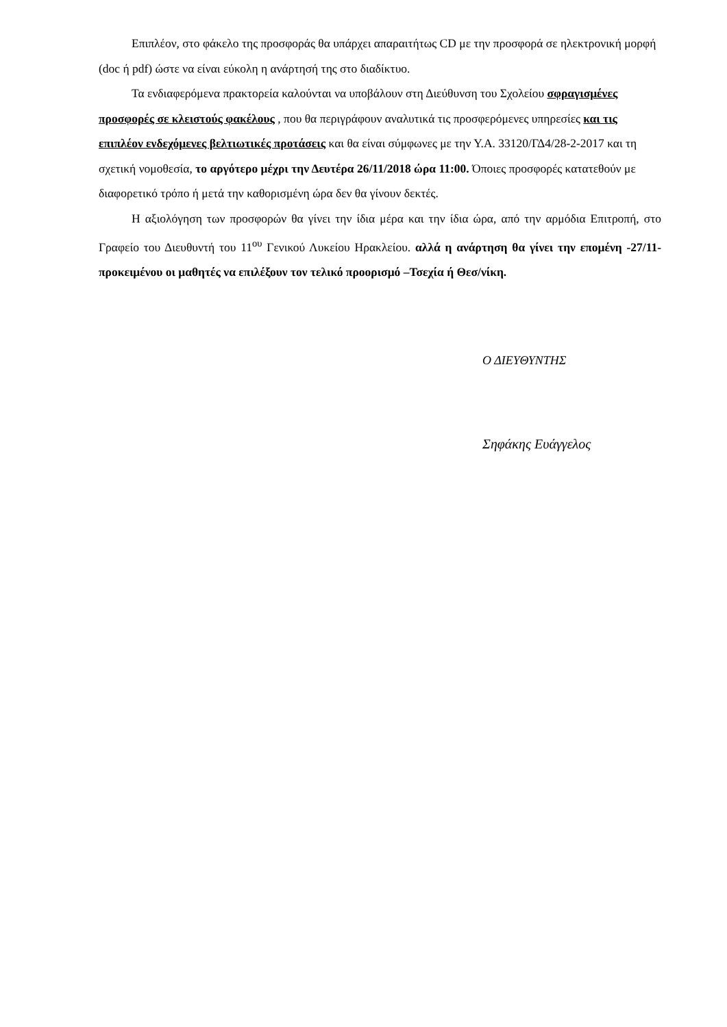Επιπλέον, στο φάκελο της προσφοράς θα υπάρχει απαραιτήτως CD με την προσφορά σε ηλεκτρονική μορφή (doc ή pdf) ώστε να είναι εύκολη η ανάρτησή της στο διαδίκτυο.
Τα ενδιαφερόμενα πρακτορεία καλούνται να υποβάλουν στη Διεύθυνση του Σχολείου σφραγισμένες προσφορές σε κλειστούς φακέλους , που θα περιγράφουν αναλυτικά τις προσφερόμενες υπηρεσίες και τις επιπλέον ενδεχόμενες βελτιωτικές προτάσεις και θα είναι σύμφωνες με την Υ.Α. 33120/ΓΔ4/28-2-2017 και τη σχετική νομοθεσία, το αργότερο μέχρι την Δευτέρα 26/11/2018 ώρα 11:00. Όποιες προσφορές κατατεθούν με διαφορετικό τρόπο ή μετά την καθορισμένη ώρα δεν θα γίνουν δεκτές.
Η αξιολόγηση των προσφορών θα γίνει την ίδια μέρα και την ίδια ώρα, από την αρμόδια Επιτροπή, στο Γραφείο του Διευθυντή του 11<sup>ου</sup> Γενικού Λυκείου Ηρακλείου. αλλά η ανάρτηση θα γίνει την επομένη -27/11- προκειμένου οι μαθητές να επιλέξουν τον τελικό προορισμό –Τσεχία ή Θεσ/νίκη.
Ο ΔΙΕΥΘΥΝΤΗΣ
Σηφάκης Ευάγγελος